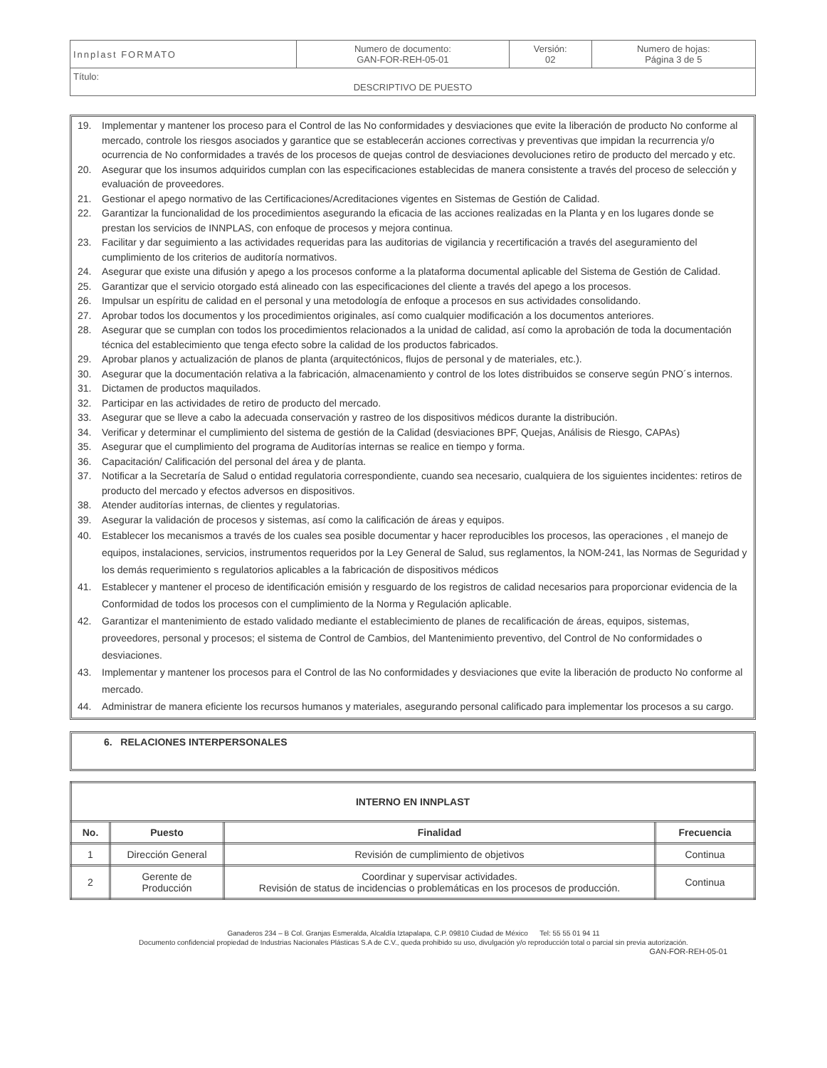| Innplast FORMATO | Numero de documento: GAN-FOR-REH-05-01 | Versión: 02 | Numero de hojas: Página 3 de 5 |
| Título: DESCRIPTIVO DE PUESTO | | | |
19. Implementar y mantener los proceso para el Control de las No conformidades y desviaciones que evite la liberación de producto No conforme al mercado, controle los riesgos asociados y garantice que se establecerán acciones correctivas y preventivas que impidan la recurrencia y/o ocurrencia de No conformidades a través de los procesos de quejas control de desviaciones devoluciones retiro de producto del mercado y etc.
20. Asegurar que los insumos adquiridos cumplan con las especificaciones establecidas de manera consistente a través del proceso de selección y evaluación de proveedores.
21. Gestionar el apego normativo de las Certificaciones/Acreditaciones vigentes en Sistemas de Gestión de Calidad.
22. Garantizar la funcionalidad de los procedimientos asegurando la eficacia de las acciones realizadas en la Planta y en los lugares donde se prestan los servicios de INNPLAS, con enfoque de procesos y mejora continua.
23. Facilitar y dar seguimiento a las actividades requeridas para las auditorias de vigilancia y recertificación a través del aseguramiento del cumplimiento de los criterios de auditoría normativos.
24. Asegurar que existe una difusión y apego a los procesos conforme a la plataforma documental aplicable del Sistema de Gestión de Calidad.
25. Garantizar que el servicio otorgado está alineado con las especificaciones del cliente a través del apego a los procesos.
26. Impulsar un espíritu de calidad en el personal y una metodología de enfoque a procesos en sus actividades consolidando.
27. Aprobar todos los documentos y los procedimientos originales, así como cualquier modificación a los documentos anteriores.
28. Asegurar que se cumplan con todos los procedimientos relacionados a la unidad de calidad, así como la aprobación de toda la documentación técnica del establecimiento que tenga efecto sobre la calidad de los productos fabricados.
29. Aprobar planos y actualización de planos de planta (arquitectónicos, flujos de personal y de materiales, etc.).
30. Asegurar que la documentación relativa a la fabricación, almacenamiento y control de los lotes distribuidos se conserve según PNO´s internos.
31. Dictamen de productos maquilados.
32. Participar en las actividades de retiro de producto del mercado.
33. Asegurar que se lleve a cabo la adecuada conservación y rastreo de los dispositivos médicos durante la distribución.
34. Verificar y determinar el cumplimiento del sistema de gestión de la Calidad (desviaciones BPF, Quejas, Análisis de Riesgo, CAPAs)
35. Asegurar que el cumplimiento del programa de Auditorías internas se realice en tiempo y forma.
36. Capacitación/ Calificación del personal del área y de planta.
37. Notificar a la Secretaría de Salud o entidad regulatoria correspondiente, cuando sea necesario, cualquiera de los siguientes incidentes: retiros de producto del mercado y efectos adversos en dispositivos.
38. Atender auditorías internas, de clientes y regulatorias.
39. Asegurar la validación de procesos y sistemas, así como la calificación de áreas y equipos.
40. Establecer los mecanismos a través de los cuales sea posible documentar y hacer reproducibles los procesos, las operaciones , el manejo de equipos, instalaciones, servicios, instrumentos requeridos por la Ley General de Salud, sus reglamentos, la NOM-241, las Normas de Seguridad y los demás requerimiento s regulatorios aplicables a la fabricación de dispositivos médicos
41. Establecer y mantener el proceso de identificación emisión y resguardo de los registros de calidad necesarios para proporcionar evidencia de la Conformidad de todos los procesos con el cumplimiento de la Norma y Regulación aplicable.
42. Garantizar el mantenimiento de estado validado mediante el establecimiento de planes de recalificación de áreas, equipos, sistemas, proveedores, personal y procesos; el sistema de Control de Cambios, del Mantenimiento preventivo, del Control de No conformidades o desviaciones.
43. Implementar y mantener los procesos para el Control de las No conformidades y desviaciones que evite la liberación de producto No conforme al mercado.
44. Administrar de manera eficiente los recursos humanos y materiales, asegurando personal calificado para implementar los procesos a su cargo.
6. RELACIONES INTERPERSONALES
| INTERNO EN INNPLAST | | | |
| --- | --- | --- | --- |
| No. | Puesto | Finalidad | Frecuencia |
| 1 | Dirección General | Revisión de cumplimiento de objetivos | Continua |
| 2 | Gerente de Producción | Coordinar y supervisar actividades. Revisión de status de incidencias o problemáticas en los procesos de producción. | Continua |
Ganaderos 234 – B Col. Granjas Esmeralda, Alcaldía Iztapalapa, C.P. 09810 Ciudad de México Tel: 55 55 01 94 11
Documento confidencial propiedad de Industrias Nacionales Plásticas S.A de C.V., queda prohibido su uso, divulgación y/o reproducción total o parcial sin previa autorización.
GAN-FOR-REH-05-01